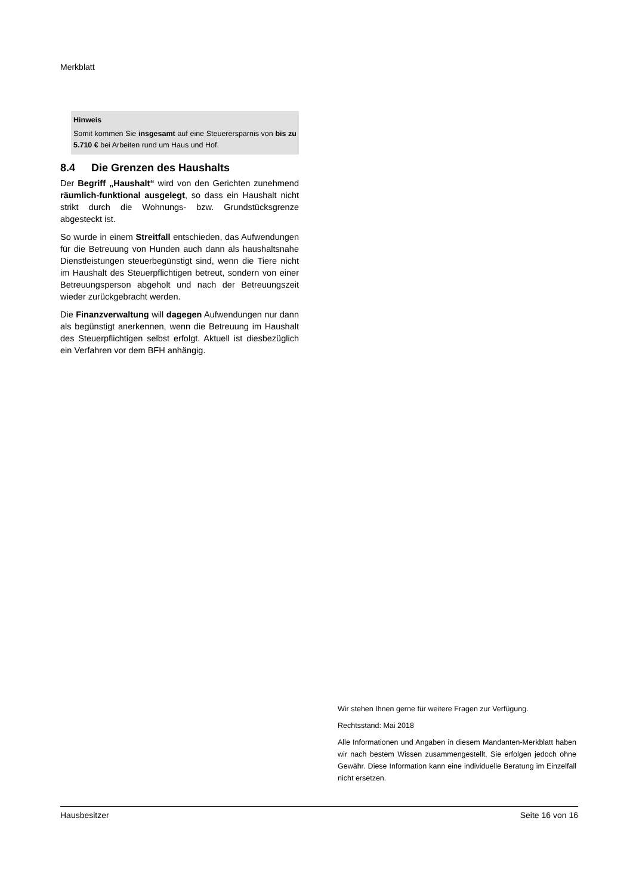Merkblatt
Hinweis
Somit kommen Sie insgesamt auf eine Steuerersparnis von bis zu 5.710 € bei Arbeiten rund um Haus und Hof.
8.4 Die Grenzen des Haushalts
Der Begriff „Haushalt“ wird von den Gerichten zunehmend räumlich-funktional ausgelegt, so dass ein Haushalt nicht strikt durch die Wohnungs- bzw. Grundstücksgrenze abgesteckt ist.
So wurde in einem Streitfall entschieden, das Aufwendungen für die Betreuung von Hunden auch dann als haushaltsnahe Dienstleistungen steuerbegünstigt sind, wenn die Tiere nicht im Haushalt des Steuerpflichtigen betreut, sondern von einer Betreuungsperson abgeholt und nach der Betreuungszeit wieder zurückgebracht werden.
Die Finanzverwaltung will dagegen Aufwendungen nur dann als begünstigt anerkennen, wenn die Betreuung im Haushalt des Steuerpflichtigen selbst erfolgt. Aktuell ist diesbezüglich ein Verfahren vor dem BFH anhängig.
Wir stehen Ihnen gerne für weitere Fragen zur Verfügung.
Rechtsstand: Mai 2018
Alle Informationen und Angaben in diesem Mandanten-Merkblatt haben wir nach bestem Wissen zusammengestellt. Sie erfolgen jedoch ohne Gewähr. Diese Information kann eine individuelle Beratung im Einzelfall nicht ersetzen.
Hausbesitzer Seite 16 von 16